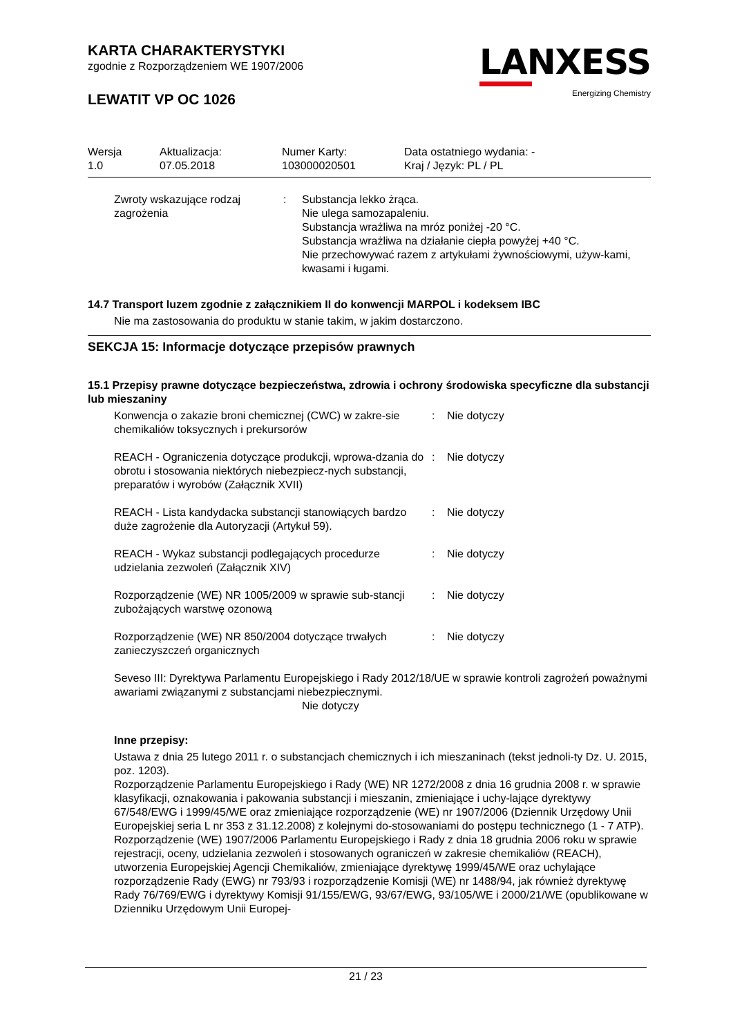LANXESS
Energizing Chemistry
KARTA CHARAKTERYSTYKI
zgodnie z Rozporządzeniem WE 1907/2006
LEWATIT VP OC 1026
Wersja
1.0
Aktualizacja:
07.05.2018
Numer Karty:
103000020501
Data ostatniego wydania: -
Kraj / Język: PL / PL
Zwroty wskazujące rodzaj zagrożenia
: Substancja lekko żrąca.
Nie ulega samozapaleniu.
Substancja wrażliwa na mróz poniżej -20 °C.
Substancja wrażliwa na działanie ciepła powyżej +40 °C.
Nie przechowywać razem z artykułami żywnościowymi, używ-kami, kwasami i ługami.
14.7 Transport luzem zgodnie z załącznikiem II do konwencji MARPOL i kodeksem IBC
Nie ma zastosowania do produktu w stanie takim, w jakim dostarczono.
SEKCJA 15: Informacje dotyczące przepisów prawnych
15.1 Przepisy prawne dotyczące bezpieczeństwa, zdrowia i ochrony środowiska specyficzne dla substancji lub mieszaniny
Konwencja o zakazie broni chemicznej (CWC) w zakre-sie chemikaliów toksycznych i prekursorów
: Nie dotyczy
REACH - Ograniczenia dotyczące produkcji, wprowa-dzania do obrotu i stosowania niektórych niebezpiecz-nych substancji, preparatów i wyrobów (Załącznik XVII)
: Nie dotyczy
REACH - Lista kandydacka substancji stanowiących bardzo duże zagrożenie dla Autoryzacji (Artykuł 59).
: Nie dotyczy
REACH - Wykaz substancji podlegających procedurze udzielania zezwoleń (Załącznik XIV)
: Nie dotyczy
Rozporządzenie (WE) NR 1005/2009 w sprawie sub-stancji zubożających warstwę ozonową
: Nie dotyczy
Rozporządzenie (WE) NR 850/2004 dotyczące trwałych zanieczyszczeń organicznych
: Nie dotyczy
Seveso III: Dyrektywa Parlamentu Europejskiego i Rady 2012/18/UE w sprawie kontroli zagrożeń poważnymi awariami związanymi z substancjami niebezpiecznymi.
Nie dotyczy
Inne przepisy:
Ustawa z dnia 25 lutego 2011 r. o substancjach chemicznych i ich mieszaninach (tekst jednoli-ty Dz. U. 2015, poz. 1203).
Rozporządzenie Parlamentu Europejskiego i Rady (WE) NR 1272/2008 z dnia 16 grudnia 2008 r. w sprawie klasyfikacji, oznakowania i pakowania substancji i mieszanin, zmieniające i uchy-lające dyrektywy 67/548/EWG i 1999/45/WE oraz zmieniające rozporządzenie (WE) nr 1907/2006 (Dziennik Urzędowy Unii Europejskiej seria L nr 353 z 31.12.2008) z kolejnymi do-stosowaniami do postępu technicznego (1 - 7 ATP).
Rozporządzenie (WE) 1907/2006 Parlamentu Europejskiego i Rady z dnia 18 grudnia 2006 roku w sprawie rejestracji, oceny, udzielania zezwoleń i stosowanych ograniczeń w zakresie chemikaliów (REACH), utworzenia Europejskiej Agencji Chemikaliów, zmieniające dyrektywę 1999/45/WE oraz uchylające rozporządzenie Rady (EWG) nr 793/93 i rozporządzenie Komisji (WE) nr 1488/94, jak również dyrektywę Rady 76/769/EWG i dyrektywy Komisji 91/155/EWG, 93/67/EWG, 93/105/WE i 2000/21/WE (opublikowane w Dzienniku Urzędowym Unii Europej-
21 / 23